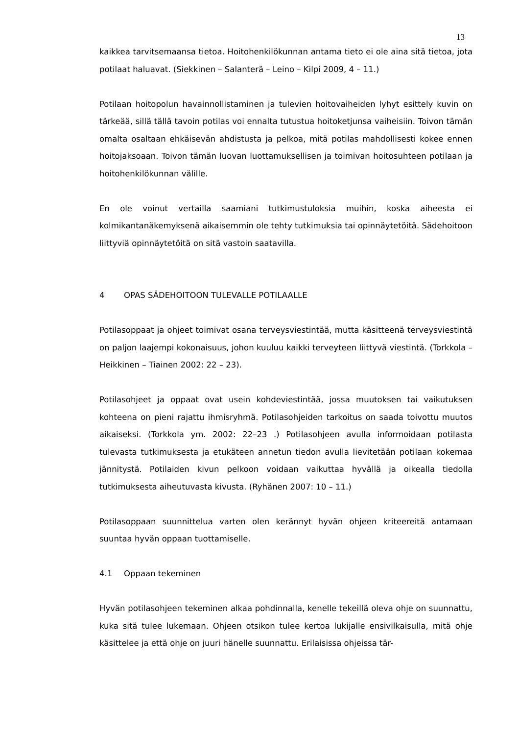13
kaikkea tarvitsemaansa tietoa. Hoitohenkilökunnan antama tieto ei ole aina sitä tietoa, jota potilaat haluavat. (Siekkinen – Salanterä – Leino – Kilpi 2009, 4 – 11.)
Potilaan hoitopolun havainnollistaminen ja tulevien hoitovaiheiden lyhyt esittely kuvin on tärkeää, sillä tällä tavoin potilas voi ennalta tutustua hoitoketjunsa vaiheisiin. Toivon tämän omalta osaltaan ehkäisevän ahdistusta ja pelkoa, mitä potilas mahdollisesti kokee ennen hoitojaksoaan. Toivon tämän luovan luottamuksellisen ja toimivan hoitosuhteen potilaan ja hoitohenkilökunnan välille.
En ole voinut vertailla saamiani tutkimustuloksia muihin, koska aiheesta ei kolmikantanäkemyksenä aikaisemmin ole tehty tutkimuksia tai opinnäytetöitä. Sädehoitoon liittyviä opinnäytetöitä on sitä vastoin saatavilla.
4 OPAS SÄDEHOITOON TULEVALLE POTILAALLE
Potilasoppaat ja ohjeet toimivat osana terveysviestintää, mutta käsitteenä terveysviestintä on paljon laajempi kokonaisuus, johon kuuluu kaikki terveyteen liittyvä viestintä. (Torkkola – Heikkinen – Tiainen 2002: 22 – 23).
Potilasohjeet ja oppaat ovat usein kohdeviestintää, jossa muutoksen tai vaikutuksen kohteena on pieni rajattu ihmisryhmä. Potilasohjeiden tarkoitus on saada toivottu muutos aikaiseksi. (Torkkola ym. 2002: 22–23 .) Potilasohjeen avulla informoidaan potilasta tulevasta tutkimuksesta ja etukäteen annetun tiedon avulla lievitetään potilaan kokemaa jännitystä. Potilaiden kivun pelkoon voidaan vaikuttaa hyvällä ja oikealla tiedolla tutkimuksesta aiheutuvasta kivusta. (Ryhänen 2007: 10 – 11.)
Potilasoppaan suunnittelua varten olen kerännyt hyvän ohjeen kriteereitä antamaan suuntaa hyvän oppaan tuottamiselle.
4.1 Oppaan tekeminen
Hyvän potilasohjeen tekeminen alkaa pohdinnalla, kenelle tekeillä oleva ohje on suunnattu, kuka sitä tulee lukemaan. Ohjeen otsikon tulee kertoa lukijalle ensivilkaisulla, mitä ohje käsittelee ja että ohje on juuri hänelle suunnattu. Erilaisissa ohjeissa tär-